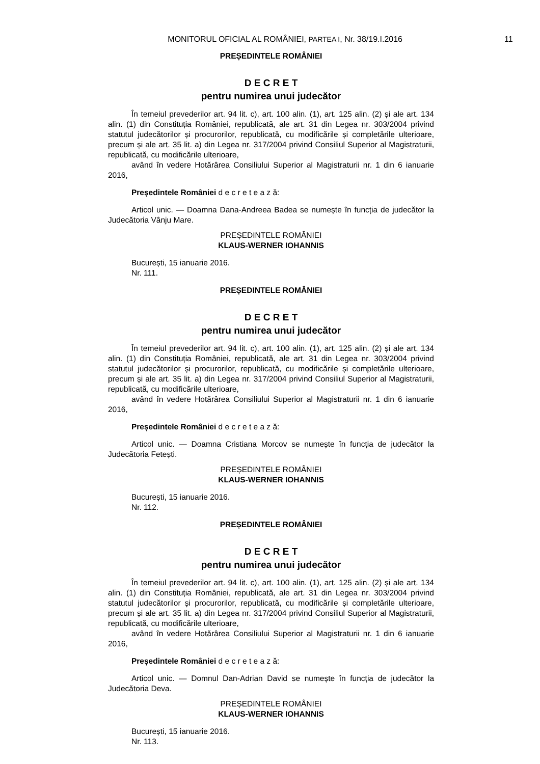MONITORUL OFICIAL AL ROMÂNIEI, PARTEA I, Nr. 38/19.I.2016 11
PREȘEDINTELE ROMÂNIEI
D E C R E T
pentru numirea unui judecător
În temeiul prevederilor art. 94 lit. c), art. 100 alin. (1), art. 125 alin. (2) și ale art. 134 alin. (1) din Constituția României, republicată, ale art. 31 din Legea nr. 303/2004 privind statutul judecătorilor și procurorilor, republicată, cu modificările și completările ulterioare, precum și ale art. 35 lit. a) din Legea nr. 317/2004 privind Consiliul Superior al Magistraturii, republicată, cu modificările ulterioare,
având în vedere Hotărârea Consiliului Superior al Magistraturii nr. 1 din 6 ianuarie 2016,
Președintele României d e c r e t e a z ă:
Articol unic. — Doamna Dana-Andreea Badea se numește în funcția de judecător la Judecătoria Vânju Mare.
PREȘEDINTELE ROMÂNIEI
KLAUS-WERNER IOHANNIS
București, 15 ianuarie 2016.
Nr. 111.
PREȘEDINTELE ROMÂNIEI
D E C R E T
pentru numirea unui judecător
În temeiul prevederilor art. 94 lit. c), art. 100 alin. (1), art. 125 alin. (2) și ale art. 134 alin. (1) din Constituția României, republicată, ale art. 31 din Legea nr. 303/2004 privind statutul judecătorilor și procurorilor, republicată, cu modificările și completările ulterioare, precum și ale art. 35 lit. a) din Legea nr. 317/2004 privind Consiliul Superior al Magistraturii, republicată, cu modificările ulterioare,
având în vedere Hotărârea Consiliului Superior al Magistraturii nr. 1 din 6 ianuarie 2016,
Președintele României d e c r e t e a z ă:
Articol unic. — Doamna Cristiana Morcov se numește în funcția de judecător la Judecătoria Fetești.
PREȘEDINTELE ROMÂNIEI
KLAUS-WERNER IOHANNIS
București, 15 ianuarie 2016.
Nr. 112.
PREȘEDINTELE ROMÂNIEI
D E C R E T
pentru numirea unui judecător
În temeiul prevederilor art. 94 lit. c), art. 100 alin. (1), art. 125 alin. (2) și ale art. 134 alin. (1) din Constituția României, republicată, ale art. 31 din Legea nr. 303/2004 privind statutul judecătorilor și procurorilor, republicată, cu modificările și completările ulterioare, precum și ale art. 35 lit. a) din Legea nr. 317/2004 privind Consiliul Superior al Magistraturii, republicată, cu modificările ulterioare,
având în vedere Hotărârea Consiliului Superior al Magistraturii nr. 1 din 6 ianuarie 2016,
Președintele României d e c r e t e a z ă:
Articol unic. — Domnul Dan-Adrian David se numește în funcția de judecător la Judecătoria Deva.
PREȘEDINTELE ROMÂNIEI
KLAUS-WERNER IOHANNIS
București, 15 ianuarie 2016.
Nr. 113.